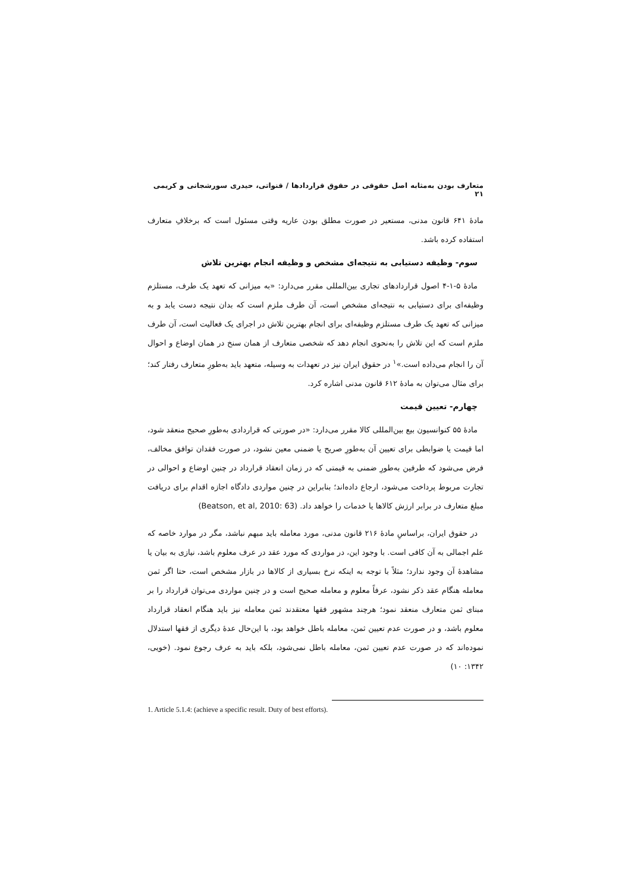متعارف بودن به‌مثابه اصل حقوقی در حقوق قراردادها / قنواتی، حیدری سورشجانی و کریمی ۲۱
مادۀ ۶۴۱ قانون مدنی، مستعیر در صورت مطلق بودن عاریه وقتی مسئول است که برخلافِ متعارف استفاده کرده باشد.
سوم- وظیفه دستیابی به نتیجه‌ای مشخص و وظیفه انجام بهترین تلاش
مادۀ ۵-۱-۴ اصول قراردادهای تجاری بین‌المللی مقرر می‌دارد: «به میزانی که تعهد یک طرف، مستلزم وظیفه‌ای برای دستیابی به نتیجه‌ای مشخص است، آن طرف ملزم است که بدان نتیجه دست یابد و به میزانی که تعهد یک طرف مستلزم وظیفه‌ای برای انجام بهترین تلاش در اجرای یک فعالیت است، آن طرف ملزم است که این تلاش را به‌نحوی انجام دهد که شخصی متعارف از همان سنخ در همان اوضاع و احوال آن را انجام می‌داده است.»<sup>۱</sup> در حقوق ایران نیز در تعهدات به وسیله، متعهد باید به‌طورِ متعارف رفتار کند؛ برای مثال می‌توان به مادۀ ۶۱۲ قانون مدنی اشاره کرد.
چهارم- تعیین قیمت
مادۀ ۵۵ کنوانسیون بیع بین‌المللی کالا مقرر می‌دارد: «در صورتی که قراردادی به‌طورِ صحیح منعقد شود، اما قیمت یا ضوابطی برای تعیین آن به‌طورِ صریح یا ضمنی معین نشود، در صورت فقدان توافق مخالف، فرض می‌شود که طرفین به‌طورِ ضمنی به قیمتی که در زمان انعقاد قرارداد در چنین اوضاع و احوالی در تجارت مربوط پرداخت می‌شود، ارجاع داده‌اند؛ بنابراین در چنین مواردی دادگاه اجازه اقدام برای دریافت مبلغ متعارف در برابر ارزش کالاها یا خدمات را خواهد داد. (Beatson, et al, 2010: 63)
در حقوق ایران، براساسِ مادۀ ۲۱۶ قانون مدنی، مورد معامله باید مبهم نباشد، مگر در موارد خاصه که علم اجمالی به آن کافی است. با وجود این، در مواردی که مورد عقد در عرف معلوم باشد، نیازی به بیان یا مشاهدۀ آن وجود ندارد؛ مثلاً با توجه به اینکه نرخ بسیاری از کالاها در بازار مشخص است، حتا اگر ثمن معامله هنگام عقد ذکر نشود، عرفاً معلوم و معامله صحیح است و در چنین مواردی می‌توان قرارداد را بر مبنای ثمن متعارف منعقد نمود؛ هرچند مشهور فقها معتقدند ثمن معامله نیز باید هنگام انعقاد قرارداد معلوم باشد، و در صورت عدم تعیین ثمن، معامله باطل خواهد بود، با این‌حال عدۀ دیگری از فقها استدلال نموده‌اند که در صورت عدم تعیین ثمن، معامله باطل نمی‌شود، بلکه باید به عرف رجوع نمود. (خویی، ۱۳۴۲: ۱۰)
1. Article 5.1.4: (achieve a specific result. Duty of best efforts).